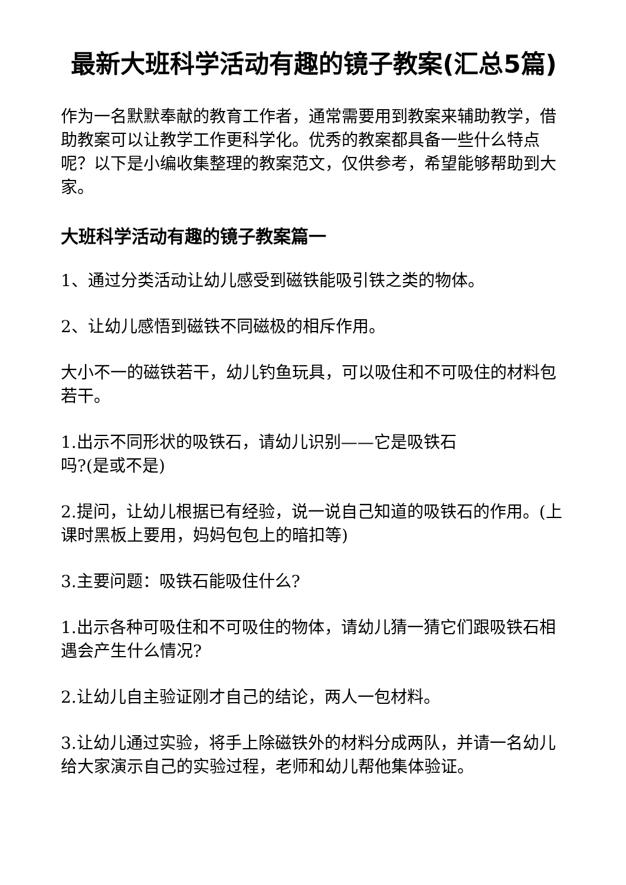最新大班科学活动有趣的镜子教案(汇总5篇)
作为一名默默奉献的教育工作者，通常需要用到教案来辅助教学，借助教案可以让教学工作更科学化。优秀的教案都具备一些什么特点呢？以下是小编收集整理的教案范文，仅供参考，希望能够帮助到大家。
大班科学活动有趣的镜子教案篇一
1、通过分类活动让幼儿感受到磁铁能吸引铁之类的物体。
2、让幼儿感悟到磁铁不同磁极的相斥作用。
大小不一的磁铁若干，幼儿钓鱼玩具，可以吸住和不可吸住的材料包若干。
1.出示不同形状的吸铁石，请幼儿识别——它是吸铁石
吗?(是或不是)
2.提问，让幼儿根据已有经验，说一说自己知道的吸铁石的作用。(上课时黑板上要用，妈妈包包上的暗扣等)
3.主要问题：吸铁石能吸住什么?
1.出示各种可吸住和不可吸住的物体，请幼儿猜一猜它们跟吸铁石相遇会产生什么情况?
2.让幼儿自主验证刚才自己的结论，两人一包材料。
3.让幼儿通过实验，将手上除磁铁外的材料分成两队，并请一名幼儿给大家演示自己的实验过程，老师和幼儿帮他集体验证。